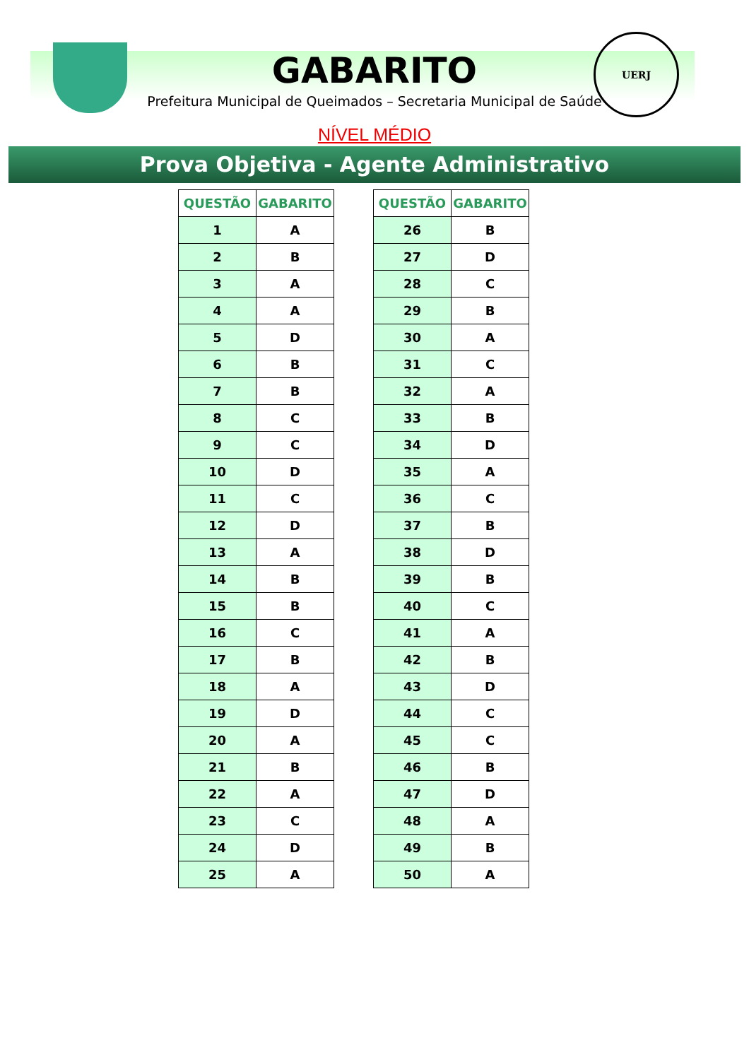UERJ
GABARITO
Prefeitura Municipal de Queimados – Secretaria Municipal de Saúde
NÍVEL MÉDIO
Prova Objetiva - Agente Administrativo
| QUESTÃO | GABARITO |
| --- | --- |
| 1 | A |
| 2 | B |
| 3 | A |
| 4 | A |
| 5 | D |
| 6 | B |
| 7 | B |
| 8 | C |
| 9 | C |
| 10 | D |
| 11 | C |
| 12 | D |
| 13 | A |
| 14 | B |
| 15 | B |
| 16 | C |
| 17 | B |
| 18 | A |
| 19 | D |
| 20 | A |
| 21 | B |
| 22 | A |
| 23 | C |
| 24 | D |
| 25 | A |
| QUESTÃO | GABARITO |
| --- | --- |
| 26 | B |
| 27 | D |
| 28 | C |
| 29 | B |
| 30 | A |
| 31 | C |
| 32 | A |
| 33 | B |
| 34 | D |
| 35 | A |
| 36 | C |
| 37 | B |
| 38 | D |
| 39 | B |
| 40 | C |
| 41 | A |
| 42 | B |
| 43 | D |
| 44 | C |
| 45 | C |
| 46 | B |
| 47 | D |
| 48 | A |
| 49 | B |
| 50 | A |